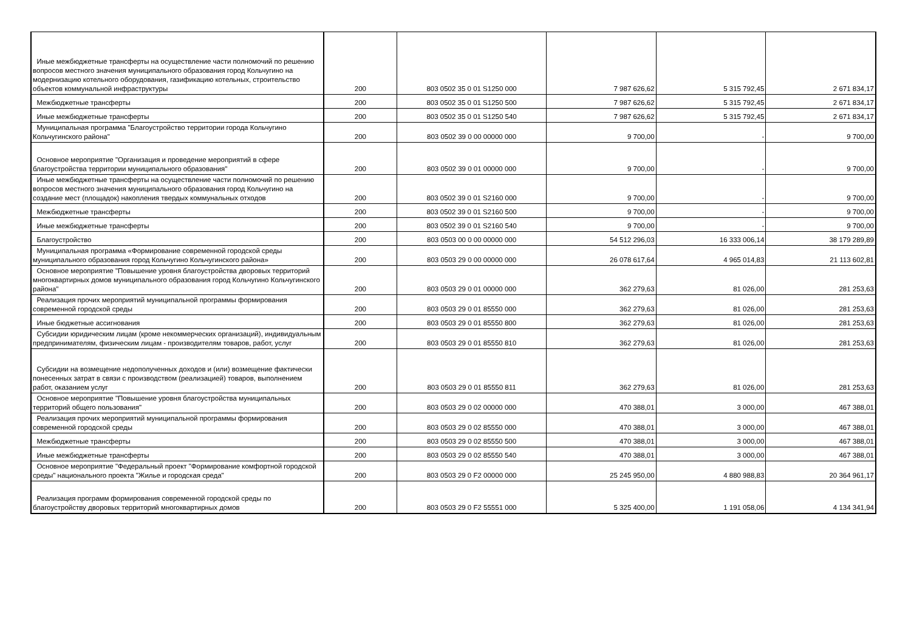| Иные межбюджетные трансферты на осуществление части полномочий по решению вопросов местного значения муниципального образования город Кольчугино на модернизацию котельного оборудования, газификацию котельных, строительство объектов коммунальной инфраструктуры | 200 | 803 0502 35 0 01 S1250 000 | 7 987 626,62 | 5 315 792,45 | 2 671 834,17 |
| Межбюджетные трансферты | 200 | 803 0502 35 0 01 S1250 500 | 7 987 626,62 | 5 315 792,45 | 2 671 834,17 |
| Иные межбюджетные трансферты | 200 | 803 0502 35 0 01 S1250 540 | 7 987 626,62 | 5 315 792,45 | 2 671 834,17 |
| Муниципальная программа "Благоустройство территории города Кольчугино Кольчугинского района" | 200 | 803 0502 39 0 00 00000 000 | 9 700,00 | - | 9 700,00 |
| Основное мероприятие "Организация и проведение мероприятий в сфере благоустройства территории муниципального образования" | 200 | 803 0502 39 0 01 00000 000 | 9 700,00 | - | 9 700,00 |
| Иные межбюджетные трансферты на осуществление части полномочий по решению вопросов местного значения муниципального образования город Кольчугино на создание мест (площадок) накопления твердых коммунальных отходов | 200 | 803 0502 39 0 01 S2160 000 | 9 700,00 | - | 9 700,00 |
| Межбюджетные трансферты | 200 | 803 0502 39 0 01 S2160 500 | 9 700,00 | - | 9 700,00 |
| Иные межбюджетные трансферты | 200 | 803 0502 39 0 01 S2160 540 | 9 700,00 | - | 9 700,00 |
| Благоустройство | 200 | 803 0503 00 0 00 00000 000 | 54 512 296,03 | 16 333 006,14 | 38 179 289,89 |
| Муниципальная программа «Формирование современной городской среды муниципального образования город Кольчугино Кольчугинского района» | 200 | 803 0503 29 0 00 00000 000 | 26 078 617,64 | 4 965 014,83 | 21 113 602,81 |
| Основное мероприятие "Повышение уровня благоустройства дворовых территорий многоквартирных домов муниципального образования город Кольчугино Кольчугинского района" | 200 | 803 0503 29 0 01 00000 000 | 362 279,63 | 81 026,00 | 281 253,63 |
| Реализация прочих мероприятий муниципальной программы формирования современной городской среды | 200 | 803 0503 29 0 01 85550 000 | 362 279,63 | 81 026,00 | 281 253,63 |
| Иные бюджетные ассигнования | 200 | 803 0503 29 0 01 85550 800 | 362 279,63 | 81 026,00 | 281 253,63 |
| Субсидии юридическим лицам (кроме некоммерческих организаций), индивидуальным предпринимателям, физическим лицам - производителям товаров, работ, услуг | 200 | 803 0503 29 0 01 85550 810 | 362 279,63 | 81 026,00 | 281 253,63 |
| Субсидии на возмещение недополученных доходов и (или) возмещение фактически понесенных затрат в связи с производством (реализацией) товаров, выполнением работ, оказанием услуг | 200 | 803 0503 29 0 01 85550 811 | 362 279,63 | 81 026,00 | 281 253,63 |
| Основное мероприятие "Повышение уровня благоустройства муниципальных территорий общего пользования" | 200 | 803 0503 29 0 02 00000 000 | 470 388,01 | 3 000,00 | 467 388,01 |
| Реализация прочих мероприятий муниципальной программы формирования современной городской среды | 200 | 803 0503 29 0 02 85550 000 | 470 388,01 | 3 000,00 | 467 388,01 |
| Межбюджетные трансферты | 200 | 803 0503 29 0 02 85550 500 | 470 388,01 | 3 000,00 | 467 388,01 |
| Иные межбюджетные трансферты | 200 | 803 0503 29 0 02 85550 540 | 470 388,01 | 3 000,00 | 467 388,01 |
| Основное мероприятие "Федеральный проект "Формирование комфортной городской среды" национального проекта "Жилье и городская среда" | 200 | 803 0503 29 0 F2 00000 000 | 25 245 950,00 | 4 880 988,83 | 20 364 961,17 |
| Реализация программ формирования современной городской среды по благоустройству дворовых территорий многоквартирных домов | 200 | 803 0503 29 0 F2 55551 000 | 5 325 400,00 | 1 191 058,06 | 4 134 341,94 |